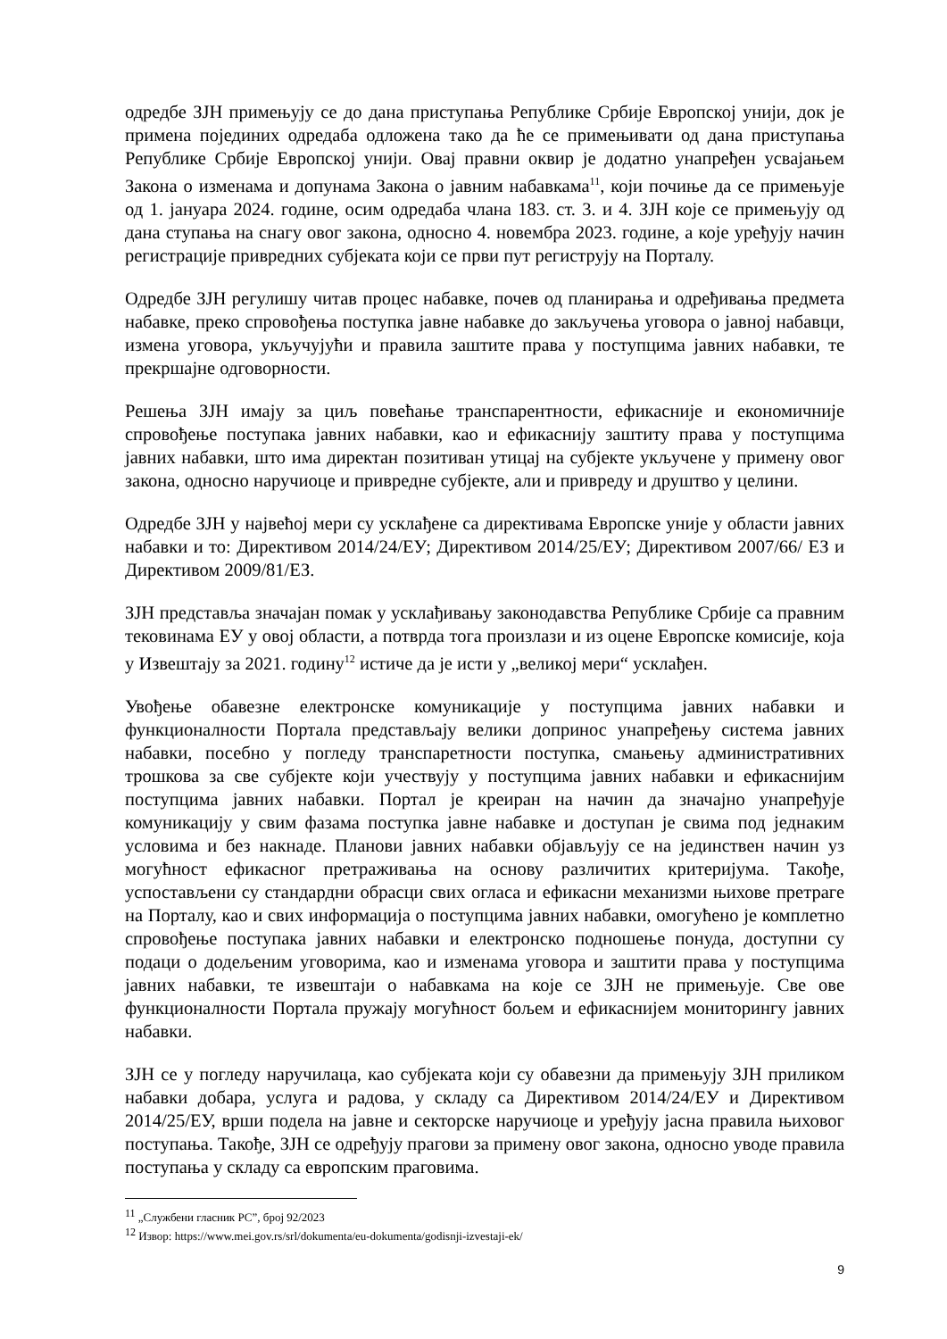одредбе ЗЈН примењују се до дана приступања Републике Србије Европској унији, док је примена појединих одредаба одложена тако да ће се примењивати од дана приступања Републике Србије Европској унији. Овај правни оквир је додатно унапређен усвајањем Закона о изменама и допунама Закона о јавним набавкама<sup>11</sup>, који почиње да се примењује од 1. јануара 2024. године, осим одредаба члана 183. ст. 3. и 4. ЗЈН које се примењују од дана ступања на снагу овог закона, односно 4. новембра 2023. године, а које уређују начин регистрације привредних субјеката који се први пут региструју на Порталу.
Одредбе ЗЈН регулишу читав процес набавке, почев од планирања и одређивања предмета набавке, преко спровођења поступка јавне набавке до закључења уговора о јавној набавци, измена уговора, укључујући и правила заштите права у поступцима јавних набавки, те прекршајне одговорности.
Решења ЗЈН имају за циљ повећање транспарентности, ефикасније и економичније спровођење поступака јавних набавки, као и ефикаснију заштиту права у поступцима јавних набавки, што има директан позитиван утицај на субјекте укључене у примену овог закона, односно наручиоце и привредне субјекте, али и привреду и друштво у целини.
Одредбе ЗЈН у највећој мери су усклађене са директивама Европске уније у области јавних набавки и то: Директивом 2014/24/ЕУ; Директивом 2014/25/ЕУ; Директивом 2007/66/ ЕЗ и Директивом 2009/81/ЕЗ.
ЗЈН представља значајан помак у усклађивању законодавства Републике Србије са правним тековинама ЕУ у овој области, а потврда тога произлази и из оцене Европске комисије, која у Извештају за 2021. годину<sup>12</sup> истиче да је исти у „великој мери“ усклађен.
Увођење обавезне електронске комуникације у поступцима јавних набавки и функционалности Портала представљају велики допринос унапређењу система јавних набавки, посебно у погледу транспаретности поступка, смањењу административних трошкова за све субјекте који учествују у поступцима јавних набавки и ефикаснијим поступцима јавних набавки. Портал је креиран на начин да значајно унапређује комуникацију у свим фазама поступка јавне набавке и доступан је свима под једнаким условима и без накнаде. Планови јавних набавки објављују се на јединствен начин уз могућност ефикасног претраживања на основу различитих критеријума. Такође, успостављени су стандардни обрасци свих огласа и ефикасни механизми њихове претраге на Порталу, као и свих информација о поступцима јавних набавки, омогућено је комплетно спровођење поступака јавних набавки и електронско подношење понуда, доступни су подаци о додељеним уговорима, као и изменама уговора и заштити права у поступцима јавних набавки, те извештаји о набавкама на које се ЗЈН не примењује. Све ове функционалности Портала пружају могућност бољем и ефикаснијем мониторингу јавних набавки.
ЗЈН се у погледу наручилаца, као субјеката који су обавезни да примењују ЗЈН приликом набавки добара, услуга и радова, у складу са Директивом 2014/24/ЕУ и Директивом 2014/25/ЕУ, врши подела на јавне и секторске наручиоце и уређују јасна правила њиховог поступања. Такође, ЗЈН се одређују прагови за примену овог закона, односно уводе правила поступања у складу са европским праговима.
<sup>11</sup> „Службени гласник РС”, број 92/2023
<sup>12</sup> Извор: https://www.mei.gov.rs/srl/dokumenta/eu-dokumenta/godisnji-izvestaji-ek/
9